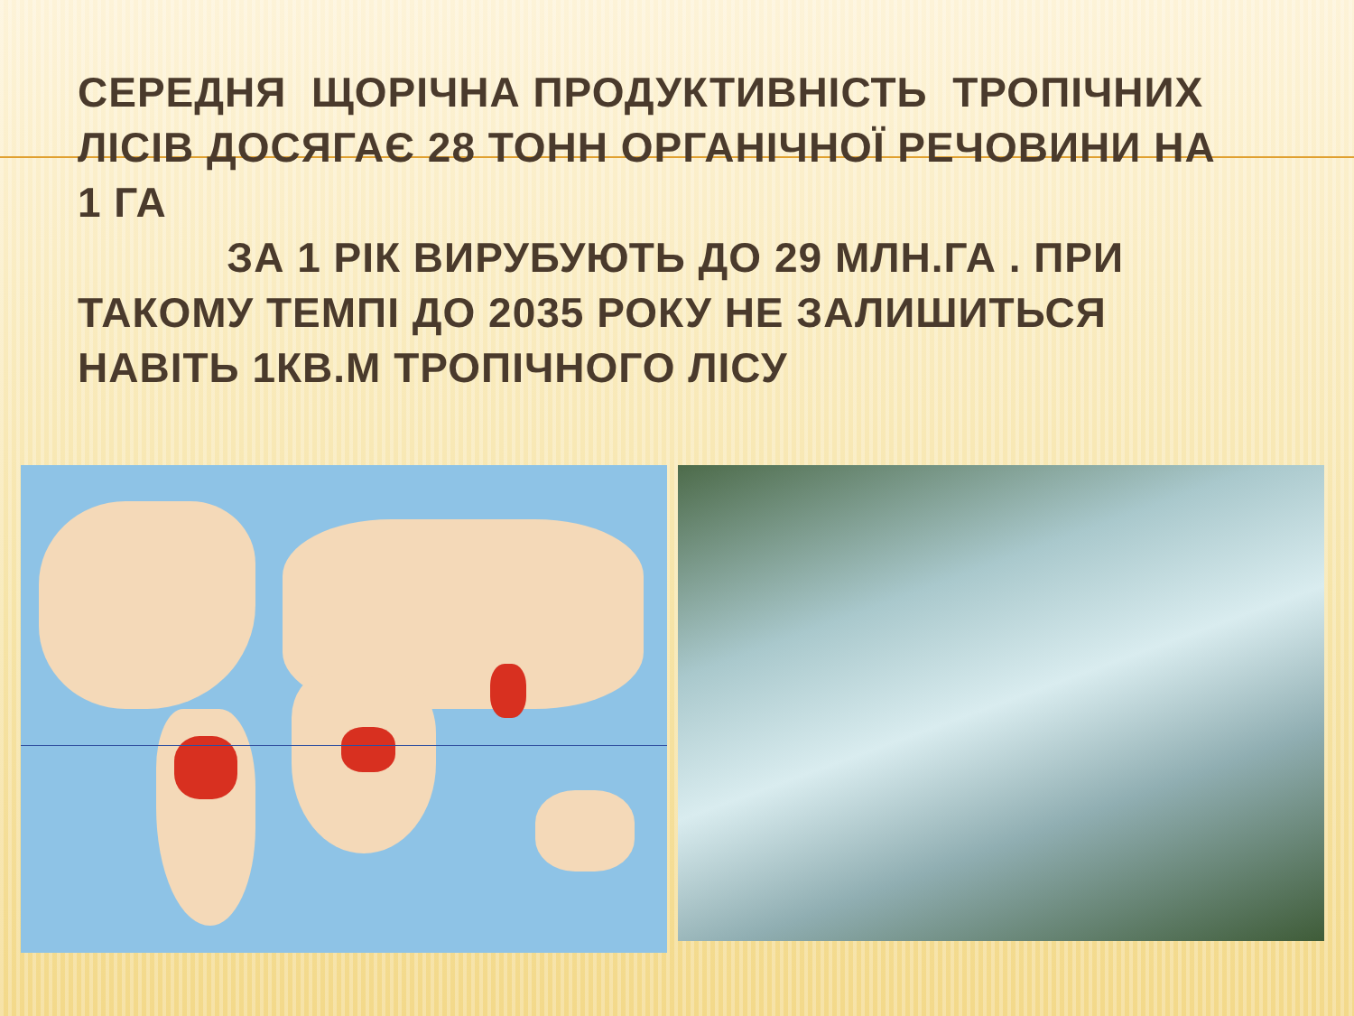СЕРЕДНЯ ЩОРІЧНА ПРОДУКТИВНІСТЬ ТРОПІЧНИХ ЛІСІВ ДОСЯГАЄ 28 ТОНН ОРГАНІЧНОЇ РЕЧОВИНИ НА 1 ГА
ЗА 1 РІК ВИРУБУЮТЬ ДО 29 МЛН.ГА . ПРИ ТАКОМУ ТЕМПІ ДО 2035 РОКУ НЕ ЗАЛИШИТЬСЯ НАВІТЬ 1КВ.М ТРОПІЧНОГО ЛІСУ